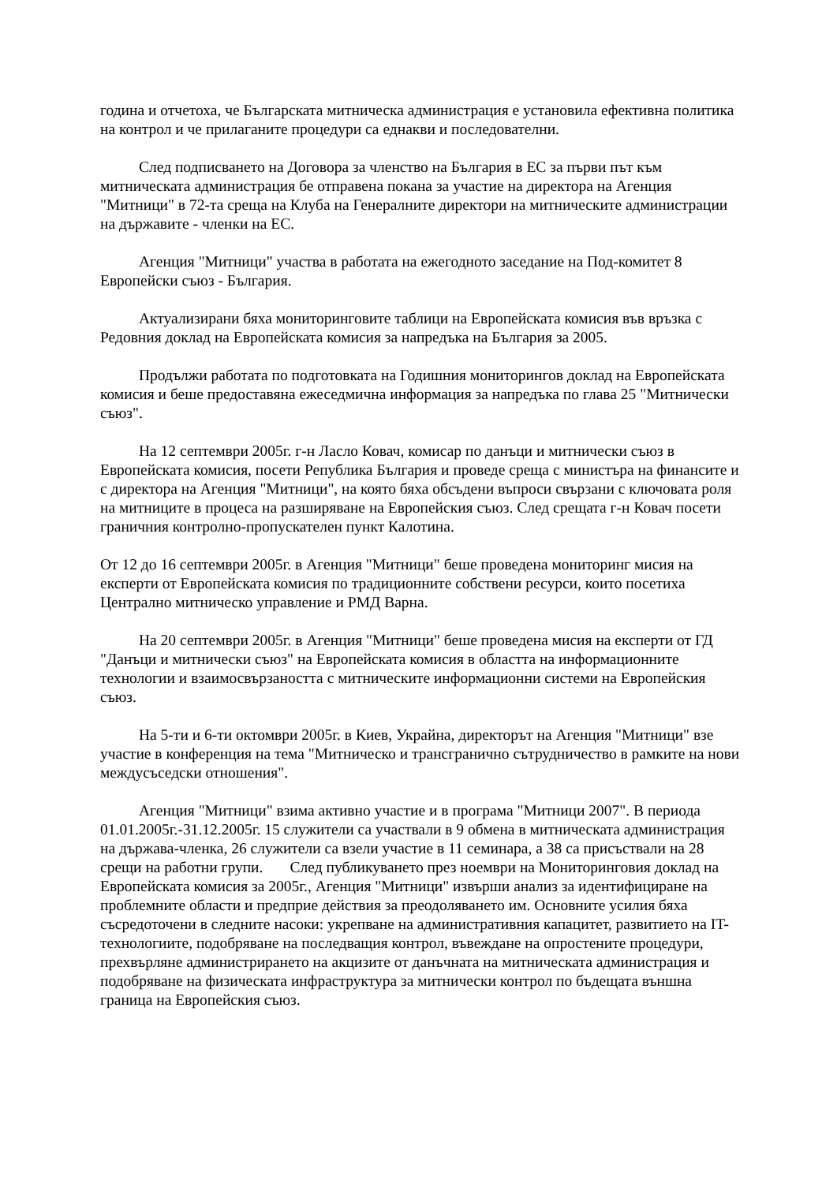година и отчетоха, че Българската митническа администрация е установила ефективна политика на контрол и че прилаганите процедури са еднакви и последователни.
След подписването на Договора за членство на България в ЕС за първи път към митническата администрация бе отправена покана за участие на директора на Агенция "Митници" в 72-та среща на Клуба на Генералните директори на митническите администрации на държавите - членки на ЕС.
Агенция "Митници" участва в работата на ежегодното заседание на Под-комитет 8 Европейски съюз - България.
Актуализирани бяха мониторинговите таблици на Европейската комисия във връзка с Редовния доклад на Европейската комисия за напредъка на България за 2005.
Продължи работата по подготовката на Годишния мониторингов доклад на Европейската комисия и беше предоставяна ежеседмична информация за напредъка по глава 25 "Митнически съюз".
На 12 септември 2005г. г-н Ласло Ковач, комисар по данъци и митнически съюз в Европейската комисия, посети Република България и проведе среща с министъра на финансите и с директора на Агенция "Митници", на която бяха обсъдени въпроси свързани с ключовата роля на митниците в процеса на разширяване на Европейския съюз. След срещата г-н Ковач посети граничния контролно-пропускателен пункт Калотина.
От 12 до 16 септември 2005г. в Агенция "Митници" беше проведена мониторинг мисия на експерти от Европейската комисия по традиционните собствени ресурси, които посетиха Централно митническо управление и РМД Варна.
На 20 септември 2005г. в Агенция "Митници" беше проведена мисия на експерти от ГД "Данъци и митнически съюз" на Европейската комисия в областта на информационните технологии и взаимосвързаността с митническите информационни системи на Европейския съюз.
На 5-ти и 6-ти октомври 2005г. в Киев, Украйна, директорът на Агенция "Митници" взе участие в конференция на тема "Митническо и трансгранично сътрудничество в рамките на нови междусъседски отношения".
Агенция "Митници" взима активно участие и в програма "Митници 2007". В периода 01.01.2005г.-31.12.2005г. 15 служители са участвали в 9 обмена в митническата администрация на държава-членка, 26 служители са взели участие в 11 семинара, а 38 са присъствали на 28 срещи на работни групи. След публикуването през ноември на Мониторинговия доклад на Европейската комисия за 2005г., Агенция "Митници" извърши анализ за идентифициране на проблемните области и предприе действия за преодоляването им. Основните усилия бяха съсредоточени в следните насоки: укрепване на административния капацитет, развитието на IT-технологиите, подобряване на последващия контрол, въвеждане на опростените процедури, прехвърляне администрирането на акцизите от данъчната на митническата администрация и подобряване на физическата инфраструктура за митнически контрол по бъдещата външна граница на Европейския съюз.